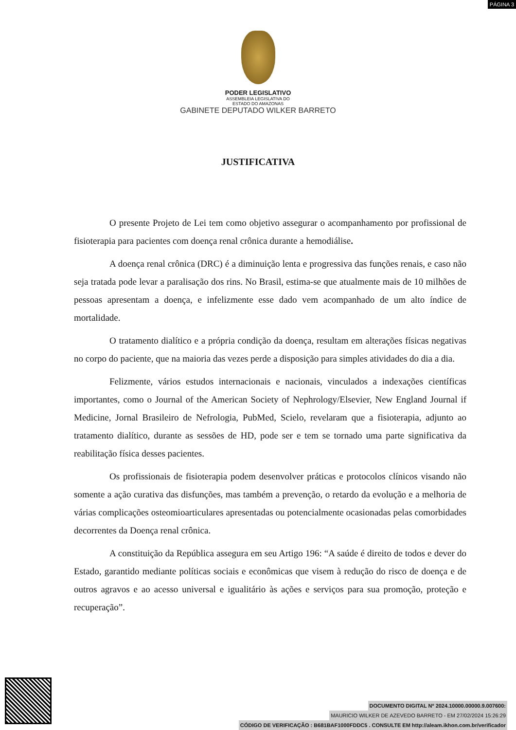PÁGINA 3
PODER LEGISLATIVO
ASSEMBLEIA LEGISLATIVA DO
ESTADO DO AMAZONAS
GABINETE DEPUTADO WILKER BARRETO
JUSTIFICATIVA
O presente Projeto de Lei tem como objetivo assegurar o acompanhamento por profissional de fisioterapia para pacientes com doença renal crônica durante a hemodiálise.
A doença renal crônica (DRC) é a diminuição lenta e progressiva das funções renais, e caso não seja tratada pode levar a paralisação dos rins. No Brasil, estima-se que atualmente mais de 10 milhões de pessoas apresentam a doença, e infelizmente esse dado vem acompanhado de um alto índice de mortalidade.
O tratamento dialítico e a própria condição da doença, resultam em alterações físicas negativas no corpo do paciente, que na maioria das vezes perde a disposição para simples atividades do dia a dia.
Felizmente, vários estudos internacionais e nacionais, vinculados a indexações científicas importantes, como o Journal of the American Society of Nephrology/Elsevier, New England Journal if Medicine, Jornal Brasileiro de Nefrologia, PubMed, Scielo, revelaram que a fisioterapia, adjunto ao tratamento dialítico, durante as sessões de HD, pode ser e tem se tornado uma parte significativa da reabilitação física desses pacientes.
Os profissionais de fisioterapia podem desenvolver práticas e protocolos clínicos visando não somente a ação curativa das disfunções, mas também a prevenção, o retardo da evolução e a melhoria de várias complicações osteomioarticulares apresentadas ou potencialmente ocasionadas pelas comorbidades decorrentes da Doença renal crônica.
A constituição da República assegura em seu Artigo 196: “A saúde é direito de todos e dever do Estado, garantido mediante políticas sociais e econômicas que visem à redução do risco de doença e de outros agravos e ao acesso universal e igualitário às ações e serviços para sua promoção, proteção e recuperação”.
DOCUMENTO DIGITAL Nº 2024.10000.00000.9.007600:
MAURICIO WILKER DE AZEVEDO BARRETO - EM 27/02/2024 15:26:29
CÓDIGO DE VERIFICAÇÃO : B681BAF1000FDDC5 . CONSULTE EM http://aleam.ikhon.com.br/verificador